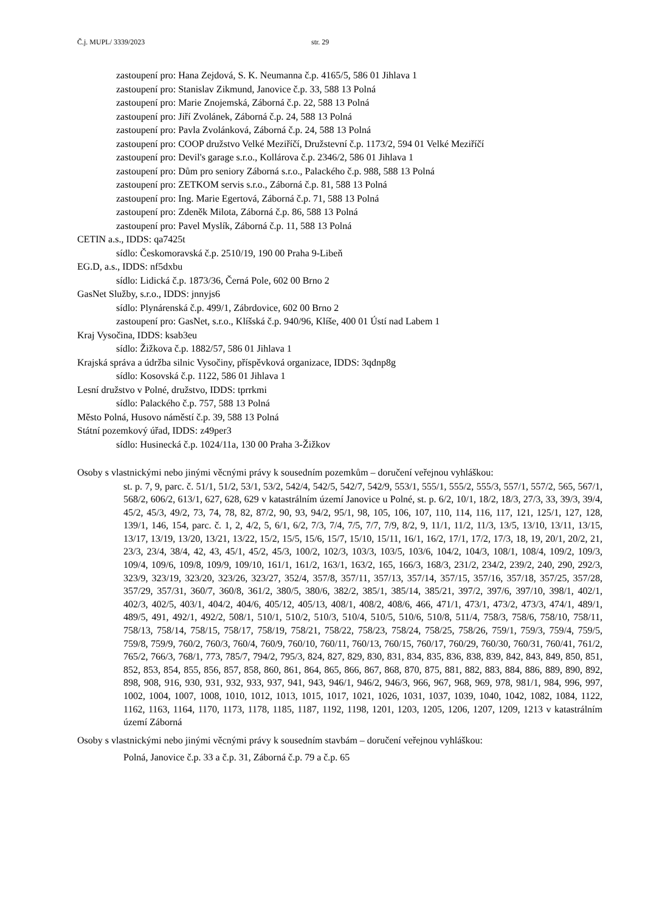Č.j. MUPL/ 3339/2023 str. 29
zastoupení pro: Hana Zejdová, S. K. Neumanna č.p. 4165/5, 586 01 Jihlava 1
zastoupení pro: Stanislav Zikmund, Janovice č.p. 33, 588 13 Polná
zastoupení pro: Marie Znojemská, Záborná č.p. 22, 588 13 Polná
zastoupení pro: Jiří Zvolánek, Záborná č.p. 24, 588 13 Polná
zastoupení pro: Pavla Zvolánková, Záborná č.p. 24, 588 13 Polná
zastoupení pro: COOP družstvo Velké Meziříčí, Družstevní č.p. 1173/2, 594 01 Velké Meziříčí
zastoupení pro: Devil's garage s.r.o., Kollárova č.p. 2346/2, 586 01 Jihlava 1
zastoupení pro: Dům pro seniory Záborná s.r.o., Palackého č.p. 988, 588 13 Polná
zastoupení pro: ZETKOM servis s.r.o., Záborná č.p. 81, 588 13 Polná
zastoupení pro: Ing. Marie Egertová, Záborná č.p. 71, 588 13 Polná
zastoupení pro: Zdeněk Milota, Záborná č.p. 86, 588 13 Polná
zastoupení pro: Pavel Myslík, Záborná č.p. 11, 588 13 Polná
CETIN a.s., IDDS: qa7425t
sídlo: Českomoravská č.p. 2510/19, 190 00 Praha 9-Libeň
EG.D, a.s., IDDS: nf5dxbu
sídlo: Lidická č.p. 1873/36, Černá Pole, 602 00 Brno 2
GasNet Služby, s.r.o., IDDS: jnnyjs6
sídlo: Plynárenská č.p. 499/1, Zábrdovice, 602 00 Brno 2
zastoupení pro: GasNet, s.r.o., Klíšská č.p. 940/96, Klíše, 400 01 Ústí nad Labem 1
Kraj Vysočina, IDDS: ksab3eu
sídlo: Žižkova č.p. 1882/57, 586 01 Jihlava 1
Krajská správa a údržba silnic Vysočiny, příspěvková organizace, IDDS: 3qdnp8g
sídlo: Kosovská č.p. 1122, 586 01 Jihlava 1
Lesní družstvo v Polné, družstvo, IDDS: tprrkmi
sídlo: Palackého č.p. 757, 588 13 Polná
Město Polná, Husovo náměstí č.p. 39, 588 13 Polná
Státní pozemkový úřad, IDDS: z49per3
sídlo: Husinecká č.p. 1024/11a, 130 00 Praha 3-Žižkov
Osoby s vlastnickými nebo jinými věcnými právy k sousedním pozemkům – doručení veřejnou vyhláškou:
st. p. 7, 9, parc. č. 51/1, 51/2, 53/1, 53/2, 542/4, 542/5, 542/7, 542/9, 553/1, 555/1, 555/2, 555/3, 557/1, 557/2, 565, 567/1, 568/2, 606/2, 613/1, 627, 628, 629 v katastrálním území Janovice u Polné, st. p. 6/2, 10/1, 18/2, 18/3, 27/3, 33, 39/3, 39/4, 45/2, 45/3, 49/2, 73, 74, 78, 82, 87/2, 90, 93, 94/2, 95/1, 98, 105, 106, 107, 110, 114, 116, 117, 121, 125/1, 127, 128, 139/1, 146, 154, parc. č. 1, 2, 4/2, 5, 6/1, 6/2, 7/3, 7/4, 7/5, 7/7, 7/9, 8/2, 9, 11/1, 11/2, 11/3, 13/5, 13/10, 13/11, 13/15, 13/17, 13/19, 13/20, 13/21, 13/22, 15/2, 15/5, 15/6, 15/7, 15/10, 15/11, 16/1, 16/2, 17/1, 17/2, 17/3, 18, 19, 20/1, 20/2, 21, 23/3, 23/4, 38/4, 42, 43, 45/1, 45/2, 45/3, 100/2, 102/3, 103/3, 103/5, 103/6, 104/2, 104/3, 108/1, 108/4, 109/2, 109/3, 109/4, 109/6, 109/8, 109/9, 109/10, 161/1, 161/2, 163/1, 163/2, 165, 166/3, 168/3, 231/2, 234/2, 239/2, 240, 290, 292/3, 323/9, 323/19, 323/20, 323/26, 323/27, 352/4, 357/8, 357/11, 357/13, 357/14, 357/15, 357/16, 357/18, 357/25, 357/28, 357/29, 357/31, 360/7, 360/8, 361/2, 380/5, 380/6, 382/2, 385/1, 385/14, 385/21, 397/2, 397/6, 397/10, 398/1, 402/1, 402/3, 402/5, 403/1, 404/2, 404/6, 405/12, 405/13, 408/1, 408/2, 408/6, 466, 471/1, 473/1, 473/2, 473/3, 474/1, 489/1, 489/5, 491, 492/1, 492/2, 508/1, 510/1, 510/2, 510/3, 510/4, 510/5, 510/6, 510/8, 511/4, 758/3, 758/6, 758/10, 758/11, 758/13, 758/14, 758/15, 758/17, 758/19, 758/21, 758/22, 758/23, 758/24, 758/25, 758/26, 759/1, 759/3, 759/4, 759/5, 759/8, 759/9, 760/2, 760/3, 760/4, 760/9, 760/10, 760/11, 760/13, 760/15, 760/17, 760/29, 760/30, 760/31, 760/41, 761/2, 765/2, 766/3, 768/1, 773, 785/7, 794/2, 795/3, 824, 827, 829, 830, 831, 834, 835, 836, 838, 839, 842, 843, 849, 850, 851, 852, 853, 854, 855, 856, 857, 858, 860, 861, 864, 865, 866, 867, 868, 870, 875, 881, 882, 883, 884, 886, 889, 890, 892, 898, 908, 916, 930, 931, 932, 933, 937, 941, 943, 946/1, 946/2, 946/3, 966, 967, 968, 969, 978, 981/1, 984, 996, 997, 1002, 1004, 1007, 1008, 1010, 1012, 1013, 1015, 1017, 1021, 1026, 1031, 1037, 1039, 1040, 1042, 1082, 1084, 1122, 1162, 1163, 1164, 1170, 1173, 1178, 1185, 1187, 1192, 1198, 1201, 1203, 1205, 1206, 1207, 1209, 1213 v katastrálním území Záborná
Osoby s vlastnickými nebo jinými věcnými právy k sousedním stavbám – doručení veřejnou vyhláškou:
Polná, Janovice č.p. 33 a č.p. 31, Záborná č.p. 79 a č.p. 65